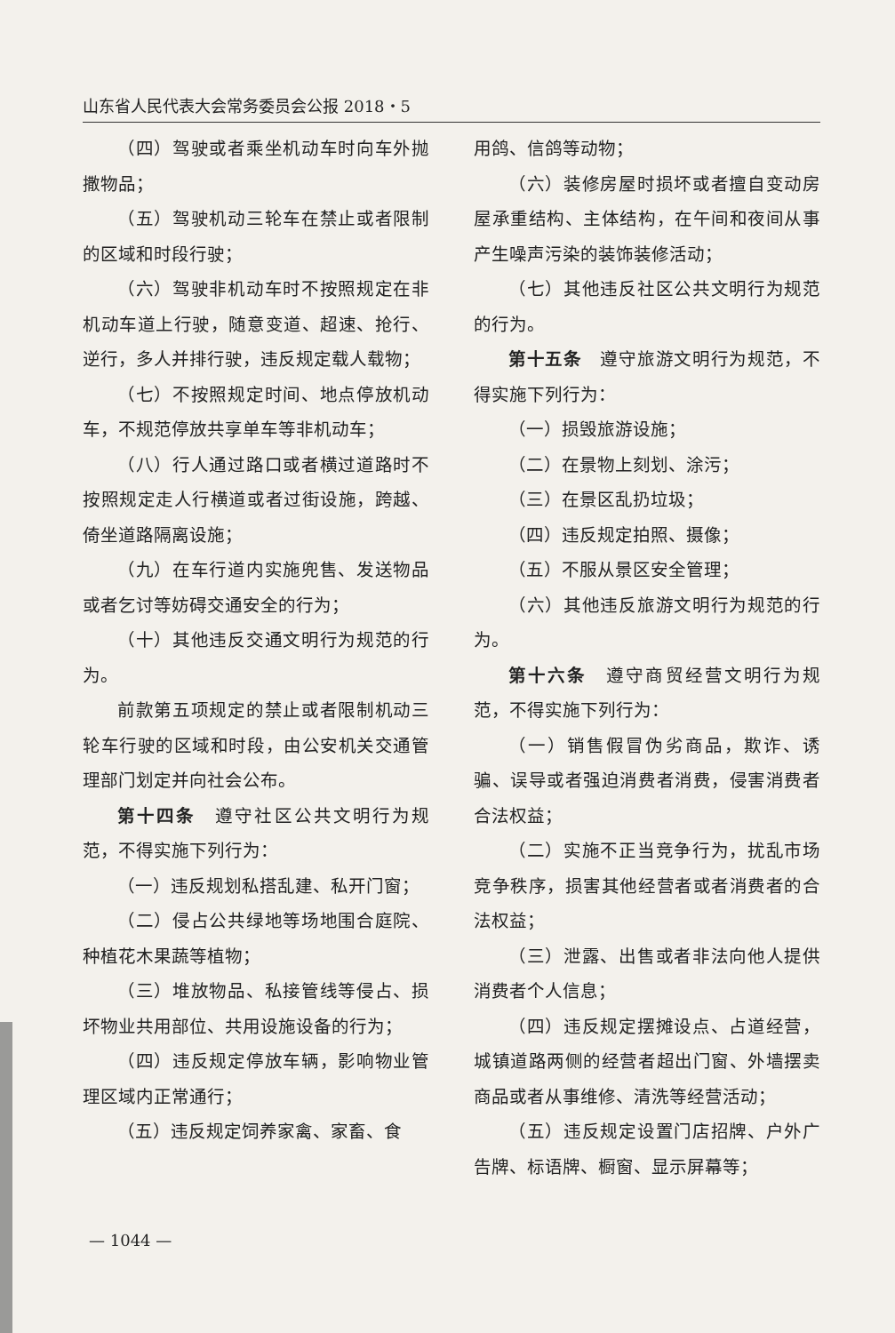山东省人民代表大会常务委员会公报 2018・5
（四）驾驶或者乘坐机动车时向车外抛撒物品；
（五）驾驶机动三轮车在禁止或者限制的区域和时段行驶；
（六）驾驶非机动车时不按照规定在非机动车道上行驶，随意变道、超速、抢行、逆行，多人并排行驶，违反规定载人载物；
（七）不按照规定时间、地点停放机动车，不规范停放共享单车等非机动车；
（八）行人通过路口或者横过道路时不按照规定走人行横道或者过街设施，跨越、倚坐道路隔离设施；
（九）在车行道内实施兜售、发送物品或者乞讨等妨碍交通安全的行为；
（十）其他违反交通文明行为规范的行为。
前款第五项规定的禁止或者限制机动三轮车行驶的区域和时段，由公安机关交通管理部门划定并向社会公布。
第十四条　遵守社区公共文明行为规范，不得实施下列行为：
（一）违反规划私搭乱建、私开门窗；
（二）侵占公共绿地等场地围合庭院、种植花木果蔬等植物；
（三）堆放物品、私接管线等侵占、损坏物业共用部位、共用设施设备的行为；
（四）违反规定停放车辆，影响物业管理区域内正常通行；
（五）违反规定饲养家禽、家畜、食
用鸽、信鸽等动物；
（六）装修房屋时损坏或者擅自变动房屋承重结构、主体结构，在午间和夜间从事产生噪声污染的装饰装修活动；
（七）其他违反社区公共文明行为规范的行为。
第十五条　遵守旅游文明行为规范，不得实施下列行为：
（一）损毁旅游设施；
（二）在景物上刻划、涂污；
（三）在景区乱扔垃圾；
（四）违反规定拍照、摄像；
（五）不服从景区安全管理；
（六）其他违反旅游文明行为规范的行为。
第十六条　遵守商贸经营文明行为规范，不得实施下列行为：
（一）销售假冒伪劣商品，欺诈、诱骗、误导或者强迫消费者消费，侵害消费者合法权益；
（二）实施不正当竞争行为，扰乱市场竞争秩序，损害其他经营者或者消费者的合法权益；
（三）泄露、出售或者非法向他人提供消费者个人信息；
（四）违反规定摆摊设点、占道经营，城镇道路两侧的经营者超出门窗、外墙摆卖商品或者从事维修、清洗等经营活动；
（五）违反规定设置门店招牌、户外广告牌、标语牌、橱窗、显示屏幕等；
— 1044 —